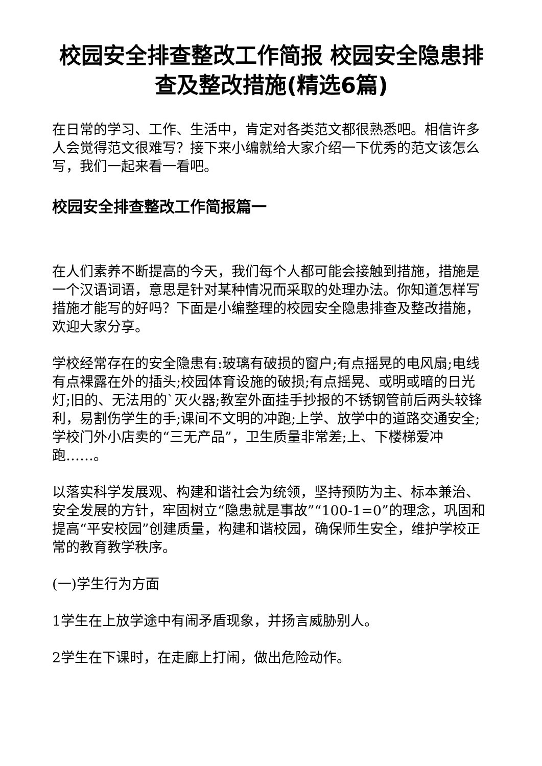校园安全排查整改工作简报 校园安全隐患排查及整改措施(精选6篇)
在日常的学习、工作、生活中，肯定对各类范文都很熟悉吧。相信许多人会觉得范文很难写？接下来小编就给大家介绍一下优秀的范文该怎么写，我们一起来看一看吧。
校园安全排查整改工作简报篇一
在人们素养不断提高的今天，我们每个人都可能会接触到措施，措施是一个汉语词语，意思是针对某种情况而采取的处理办法。你知道怎样写措施才能写的好吗？下面是小编整理的校园安全隐患排查及整改措施，欢迎大家分享。
学校经常存在的安全隐患有:玻璃有破损的窗户;有点摇晃的电风扇;电线有点裸露在外的插头;校园体育设施的破损;有点摇晃、或明或暗的日光灯;旧的、无法用的`灭火器;教室外面挂手抄报的不锈钢管前后两头较锋利，易割伤学生的手;课间不文明的冲跑;上学、放学中的道路交通安全;学校门外小店卖的“三无产品”，卫生质量非常差;上、下楼梯爱冲跑……。
以落实科学发展观、构建和谐社会为统领，坚持预防为主、标本兼治、安全发展的方针，牢固树立“隐患就是事故”“100-1=0”的理念，巩固和提高“平安校园”创建质量，构建和谐校园，确保师生安全，维护学校正常的教育教学秩序。
(一)学生行为方面
1学生在上放学途中有闹矛盾现象，并扬言威胁别人。
2学生在下课时，在走廊上打闹，做出危险动作。